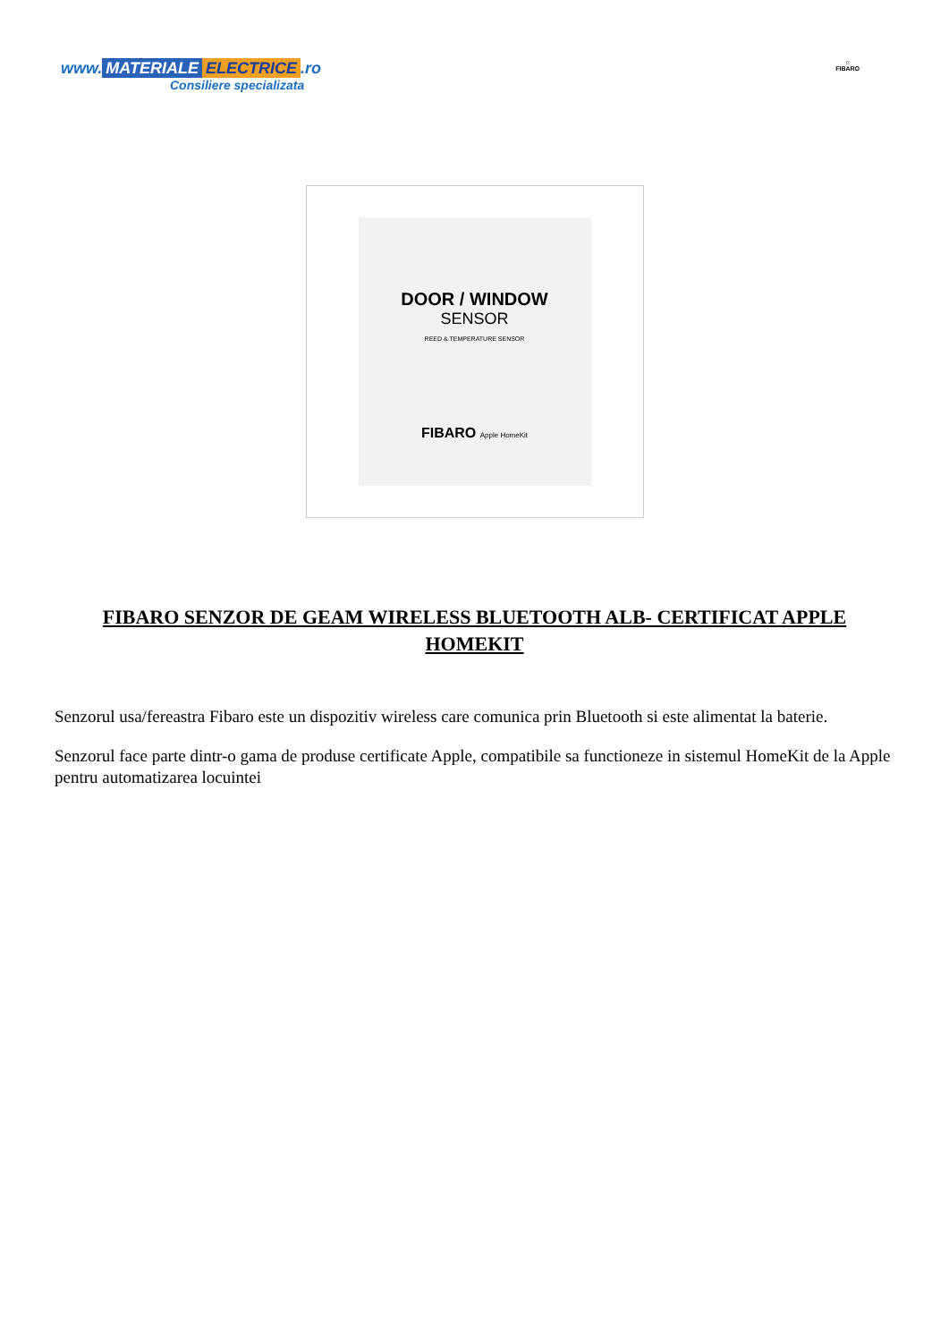www. MATERIALE ELECTRICE.ro
Consiliere specializata
⌂
FIBARO
DOOR / WINDOW
SENSOR
REED & TEMPERATURE SENSOR
FIBARO Apple HomeKit
FIBARO SENZOR DE GEAM WIRELESS BLUETOOTH ALB- CERTIFICAT APPLE HOMEKIT
Senzorul usa/fereastra Fibaro este un dispozitiv wireless care comunica prin Bluetooth si este alimentat la baterie.
Senzorul face parte dintr-o gama de produse certificate Apple, compatibile sa functioneze in sistemul HomeKit de la Apple pentru automatizarea locuintei